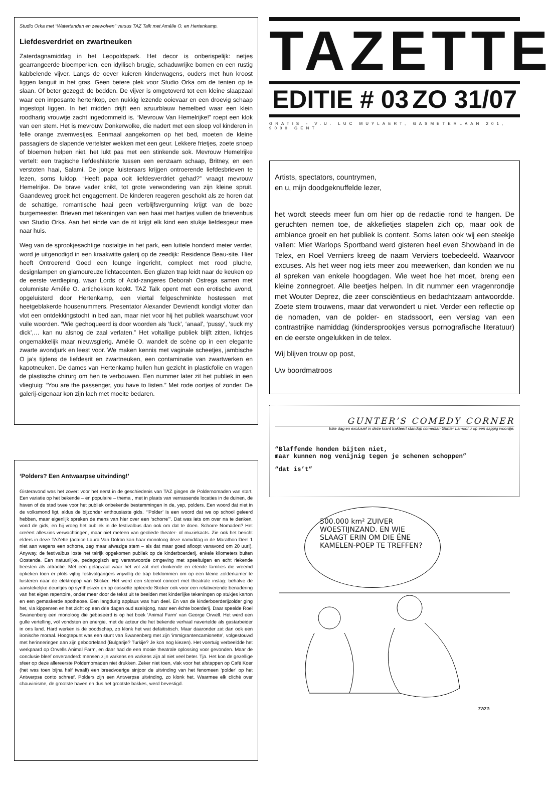Studio Orka met “Watertanden en zeewolven” versus TAZ Talk met Amélie O. en Hertenkamp.
Liefdesverdriet en zwartneuken
Zaterdagnamiddag in het Leopoldspark. Het decor is onberispelijk: netjes gearrangeerde bloemperken, een idyllisch brugje, schaduwrijke bomen en een rustig kabbelende vijver. Langs de oever kuieren kinderwagens, ouders met hun kroost liggen languit in het gras. Geen betere plek voor Studio Orka om de tenten op te slaan. Of beter gezegd: de bedden. De vijver is omgetoverd tot een kleine slaapzaal waar een imposante hertenkop, een nukkig lezende ooievaar en een droevig schaap ingestopt liggen. In het midden drijft een azuurblauw hemelbed waar een klein roodharig vrouwtje zacht ingedommeld is. “Mevrouw Van Hemelrijke!” roept een klok van een stem. Het is mevrouw Donkerwolke, die nadert met een sloep vol kinderen in felle orange zwemvestjes. Eenmaal aangekomen op het bed, moeten de kleine passagiers de slapende vertelster wekken met een geur. Lekkere frietjes, zoete snoep of bloemen helpen niet, het lukt pas met een stinkende sok. Mevrouw Hemelrijke vertelt: een tragische liefdeshistorie tussen een eenzaam schaap, Britney, en een verstoten haai, Salami. De jonge luisteraars krijgen ontroerende liefdesbrieven te lezen, soms luidop. “Heeft papa ooit liefdesverdriet gehad?” vraagt mevrouw Hemelrijke. De brave vader knikt, tot grote verwondering van zijn kleine spruit. Gaandeweg groeit het engagement. De kinderen reageren geschokt als ze horen dat de schattige, romantische haai geen verblijfsvergunning krijgt van de boze burgemeester. Brieven met tekeningen van een haai met hartjes vullen de brievenbus van Studio Orka. Aan het einde van de rit krijgt elk kind een stukje liefdesgeur mee naar huis.
Weg van de sprookjesachtige nostalgie in het park, een luttele honderd meter verder, word je uitgenodigd in een kraakwitte galerij op de zeedijk: Residence Beau-site. Hier heeft Ontroerend Goed een lounge ingericht, compleet met rood pluche, designlampen en glamoureuze lichtaccenten. Een glazen trap leidt naar de keuken op de eerste verdieping, waar Lords of Acid-zangeres Deborah Ostrega samen met columniste Amélie O. artichokken kookt. TAZ Talk opent met een erotische avond, opgeluisterd door Hertenkamp, een viertal felgeschminkte hostessen met heetgeblakerde housenummers. Presentator Alexander Devriendt kondigt vlotter dan vlot een ontdekkingstocht in bed aan, maar niet voor hij het publiek waarschuwt voor vuile woorden. “Wie gechoqueerd is door woorden als ‘fuck’, ‘anaal’, ‘pussy’, ‘suck my dick’,… kan nu alsnog de zaal verlaten.” Het voltallige publiek blijft zitten, lichtjes ongemakkelijk maar nieuwsgierig. Amélie O. wandelt de scène op in een elegante zwarte avondjurk en leest voor. We maken kennis met vaginale scheetjes, jambische O ja’s tijdens de liefdesrit en zwartneuken, een contaminatie van zwartwerken en kapotneuken. De dames van Hertenkamp hullen hun gezicht in plasticfolie en vragen de plastische chirurg om hen te verbouwen. Een nummer later zit het publiek in een vliegtuig: “You are the passenger, you have to listen.” Met rode oortjes of zonder. De galerij-eigenaar kon zijn lach met moeite bedaren.
‘Polders? Een Antwaarpse uitvinding!’
Gisteravond was het zover: voor het eerst in de geschiedenis van TAZ gingen de Poldernomaden van start. Een variatie op het bekende – en populaire – thema , met in plaats van verrassende locaties in de duinen, de haven of de stad twee voor het publiek onbekende bestemmingen in de, yep, polders. Een woord dat niet in de volksmond ligt, aldus de bijzonder enthousiaste gids. “’Polder’ is een woord dat we op school geleerd hebben, maar eigenlijk spreken de mens van hier over een ‘schorre’”. Dat was iets om over na te denken, vond de gids, en hij vroeg het publiek in de festivalbus dan ook om dat te doen. Schorre Nomaden? Het creëert alleszins verwachtingen, maar niet meteen van geoliede theater- of muziekacts. Zie ook het bericht elders in deze TAZette (actrice Laura Van Dolron kan haar monoloog deze namiddag in de Marathon Deel 1 niet aan wegens een schorre, zeg maar afwezige stem – als dat maar goed afloopt vanavond om 20 uur!). Anyway, de festivalbus loste het talrijk opgekomen publiek op de kinderboerderij, enkele kilometers buiten Oostende. Een natuurlijke, pedagogisch erg verantwoorde omgeving met speeltuigen en echt riekende beesten als attractie. Met een gelagzaal waar het vol zat met drinkende en etende families die vreemd opkeken toen er plots vijftig festivalgangers vrijwillig de trap beklommen om op een kleine zolderkamer te luisteren naar de elektropop van Sticker. Het werd een sfeervol concert met theatrale inslag: behalve de aanstekelijke deuntjes op synthesizer en op cassette opteerde Sticker ook voor een relativerende benadering van het eigen repertoire, onder meer door de tekst uit te beelden met kinderlijke tekeningen op stukjes karton en een gemaskerde apotheose. Een langdurig applaus was hun deel. En van de kinderboerderijzolder ging het, via kippenren en het zicht op een drie dagen oud ezelsjong, naar een échte boerderij. Daar speelde Roel Swanenberg een monoloog die gebaseerd is op het boek ‘Animal Farm’ van George Orwell. Het werd een gulle vertelling, vol vondsten en energie, met de acteur die het bekende verhaal navertelde als gastarbeider in ons land. Hard werken is de boodschap, zo klonk het wat defaitistisch. Maar daaronder zat dan ook een ironische moraal. Hoogtepunt was een stunt van Swanenberg met zijn ‘immigrantencamionette’, volgestouwd met herinneringen aan zijn geboorteland (Bulgarije? Turkije? Je kon nog kiezen). Het voertuig verbeeldde het werkpaard op Orwells Animal Farm, en daar had de een mooie theatrale oplossing voor gevonden. Maar de conclusie bleef onveranderd: mensen zijn varkens en varkens zijn al niet veel beter. Tja. Het kon de gezellige sfeer op deze allereerste Poldernomaden niet drukken. Zeker niet toen, vlak voor het afstappen op Café Koer (het was toen bijna half twaalf) een breedvoerige sinjoor de uitvinding van het fenomeen ‘polder’ op het Antwerpse conto schreef. Polders zijn een Antwerpse uitvinding, zo klonk het. Waarmee elk cliché over chauvinisme, de grootste haven en dus het grootste bakkes, werd bevestigd.
TAZETTE
EDITIE # 03 ZO 31/07
GRATIS - V.U. LUC MUYLAERT, GASMETERLAAN 201, 9000 GENT
Artists, spectators, countrymen,
en u, mijn doodgeknuffelde lezer,
het wordt steeds meer fun om hier op de redactie rond te hangen. De geruchten nemen toe, de akkefietjes stapelen zich op, maar ook de ambiance groeit en het publiek is content. Soms laten ook wij een steekje vallen: Miet Warlops Sportband werd gisteren heel even Showband in de Telex, en Roel Verniers kreeg de naam Verviers toebedeeld. Waarvoor excuses. Als het weer nog iets meer zou meewerken, dan konden we nu al spreken van enkele hoogdagen. Wie weet hoe het moet, breng een kleine zonnegroet. Alle beetjes helpen. In dit nummer een vragenrondje met Wouter Deprez, die zeer consciëntieus en bedachtzaam antwoordde. Zoete stem trouwens, maar dat verwondert u niet. Verder een reflectie op de nomaden, van de polder- en stadssoort, een verslag van een contrastrijke namiddag (kindersprookjes versus pornografische literatuur) en de eerste ongelukken in de telex.
Wij blijven trouw op post,
Uw boordmatroos
GUNTER’S COMEDY CORNER
Elke dag en exclusief in deze krant trakteert standup comedian Gunter Lamoot u op een sappig woordje.
“Blaffende honden bijten niet,
maar kunnen nog venijnig tegen je schenen schoppen”
“dat is’t”
500.000 km² ZUIVER WOESTIJNZAND. EN WIE SLAAGT ERIN OM DIE ÉNE KAMELEN-POEP TE TREFFEN?
zaza